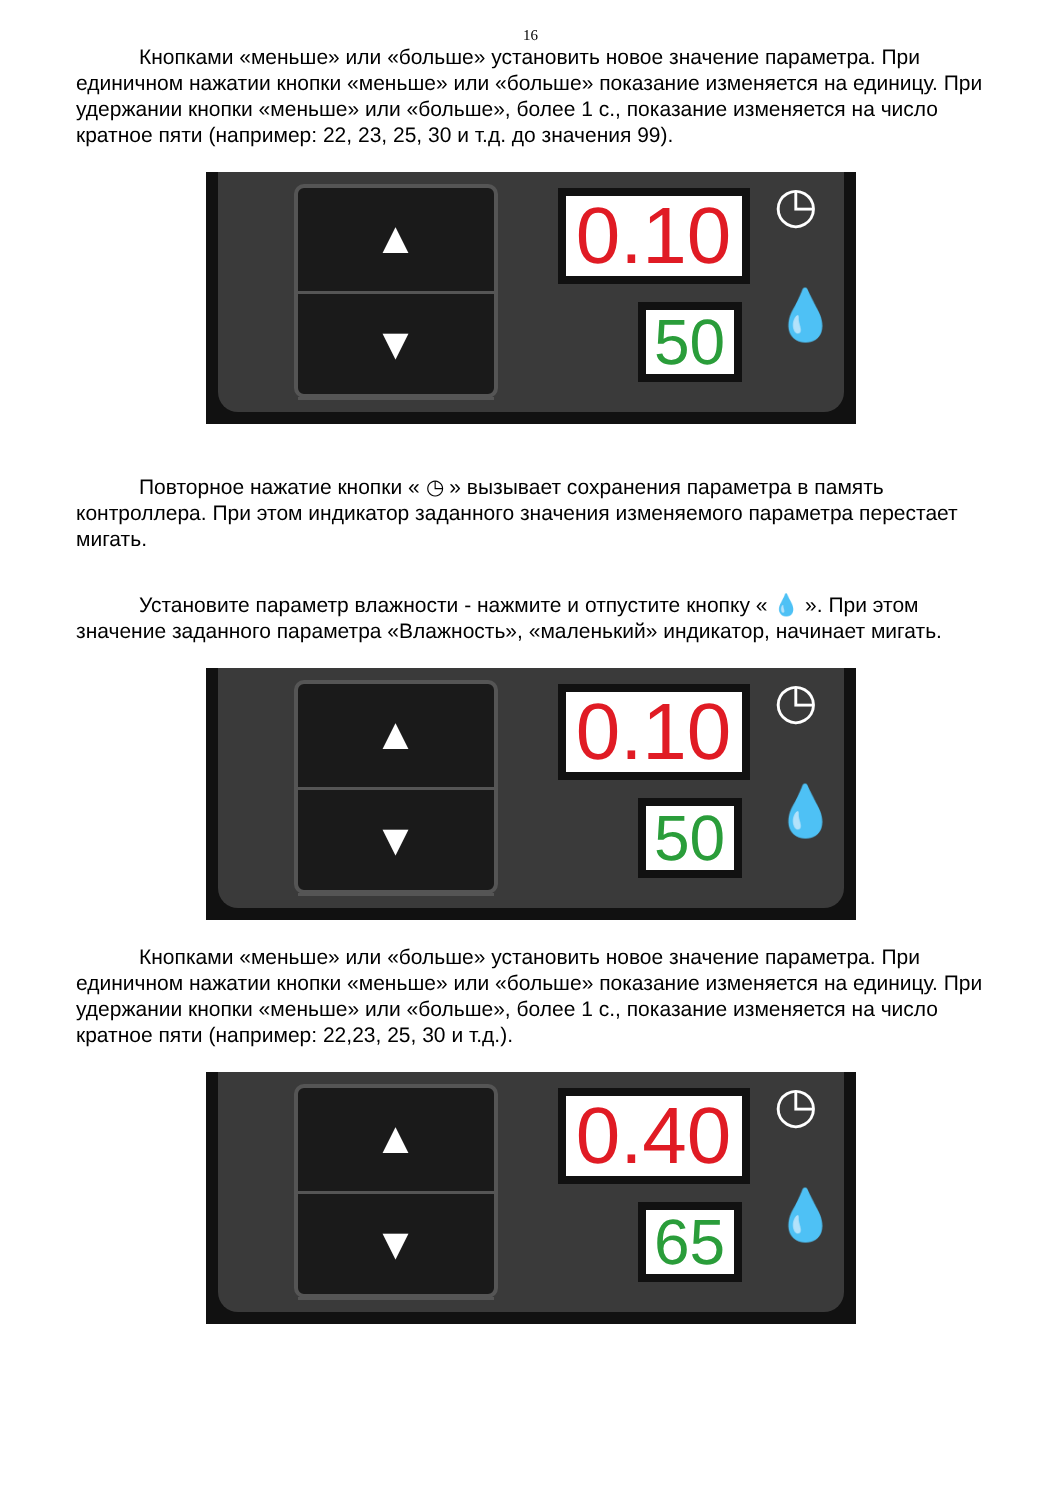16
Кнопками «меньше» или «больше» установить новое значение параметра. При единичном нажатии кнопки «меньше» или «больше» показание изменяется на единицу. При удержании кнопки «меньше» или «больше», более 1 с., показание изменяется на число кратное пяти (например: 22, 23, 25, 30 и т.д. до значения 99).
▲
▼
0.10
50
◷
💧
Повторное нажатие кнопки « ◷ » вызывает сохранения параметра в память контроллера. При этом индикатор заданного значения изменяемого параметра перестает мигать.
Установите параметр влажности - нажмите и отпустите кнопку « 💧 ». При этом значение заданного параметра «Влажность», «маленький» индикатор, начинает мигать.
▲
▼
0.10
50
◷
💧
Кнопками «меньше» или «больше» установить новое значение параметра. При единичном нажатии кнопки «меньше» или «больше» показание изменяется на единицу. При удержании кнопки «меньше» или «больше», более 1 с., показание изменяется на число кратное пяти (например: 22,23, 25, 30 и т.д.).
▲
▼
0.40
65
◷
💧